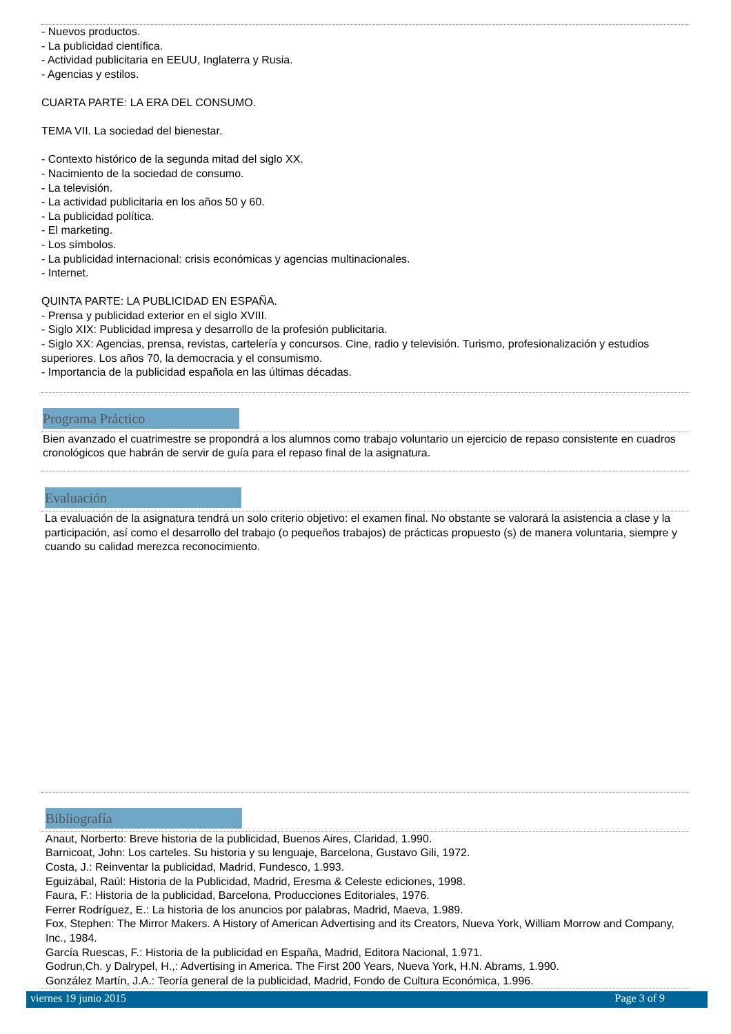- Nuevos productos.
- La publicidad científica.
- Actividad publicitaria en EEUU, Inglaterra y Rusia.
- Agencias y estilos.
CUARTA PARTE: LA ERA DEL CONSUMO.
TEMA VII. La sociedad del bienestar.
- Contexto histórico de la segunda mitad del siglo XX.
- Nacimiento de la sociedad de consumo.
- La televisión.
- La actividad publicitaria en los años 50 y 60.
- La publicidad política.
- El marketing.
- Los símbolos.
- La publicidad internacional: crisis económicas y agencias multinacionales.
- Internet.
QUINTA PARTE: LA PUBLICIDAD EN ESPAÑA.
- Prensa y publicidad exterior en el siglo XVIII.
- Siglo XIX: Publicidad impresa y desarrollo de la profesión publicitaria.
- Siglo XX: Agencias, prensa, revistas, cartelería y concursos. Cine, radio y televisión. Turismo, profesionalización y estudios superiores. Los años 70, la democracia y el consumismo.
- Importancia de la publicidad española en las últimas décadas.
Programa Práctico
Bien avanzado el cuatrimestre se propondrá a los alumnos como trabajo voluntario un ejercicio de repaso consistente en cuadros cronológicos que habrán de servir de guía para el repaso final de la asignatura.
Evaluación
La evaluación de la asignatura tendrá un solo criterio objetivo: el examen final. No obstante se valorará la asistencia a clase y la participación, así como el desarrollo del trabajo (o pequeños trabajos) de prácticas propuesto (s) de manera voluntaria, siempre y cuando su calidad merezca reconocimiento.
Bibliografía
Anaut, Norberto: Breve historia de la publicidad, Buenos Aires, Claridad, 1.990.
Barnicoat, John: Los carteles. Su historia y su lenguaje, Barcelona, Gustavo Gili, 1972.
Costa, J.: Reinventar la publicidad, Madrid, Fundesco, 1.993.
Eguizábal, Raúl: Historia de la Publicidad, Madrid, Eresma & Celeste ediciones, 1998.
Faura, F.: Historia de la publicidad, Barcelona, Producciones Editoriales, 1976.
Ferrer Rodríguez, E.: La historia de los anuncios por palabras, Madrid, Maeva, 1.989.
Fox, Stephen: The Mirror Makers. A History of American Advertising and its Creators, Nueva York, William Morrow and Company, Inc., 1984.
García Ruescas, F.: Historia de la publicidad en España, Madrid, Editora Nacional, 1.971.
Godrun,Ch. y Dalrypel, H.,: Advertising in America. The First 200 Years, Nueva York, H.N. Abrams, 1.990.
González Martín, J.A.: Teoría general de la publicidad, Madrid, Fondo de Cultura Económica, 1.996.
viernes 19 junio 2015 Page 3 of 9